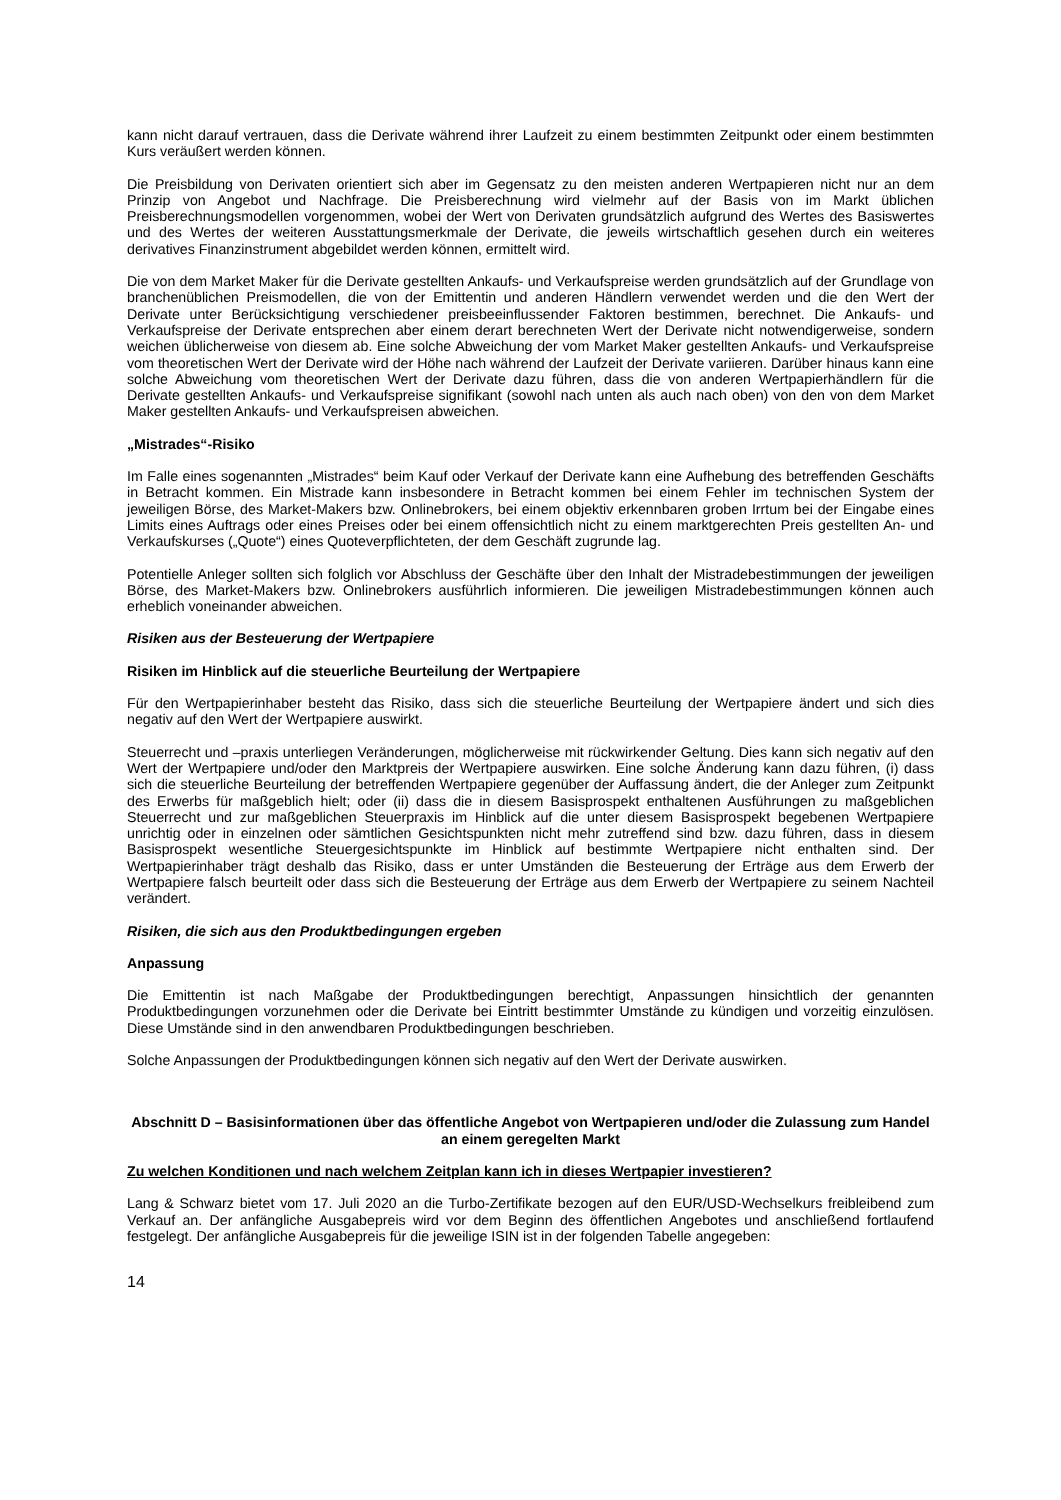kann nicht darauf vertrauen, dass die Derivate während ihrer Laufzeit zu einem bestimmten Zeitpunkt oder einem bestimmten Kurs veräußert werden können.
Die Preisbildung von Derivaten orientiert sich aber im Gegensatz zu den meisten anderen Wertpapieren nicht nur an dem Prinzip von Angebot und Nachfrage. Die Preisberechnung wird vielmehr auf der Basis von im Markt üblichen Preisberechnungsmodellen vorgenommen, wobei der Wert von Derivaten grundsätzlich aufgrund des Wertes des Basiswertes und des Wertes der weiteren Ausstattungsmerkmale der Derivate, die jeweils wirtschaftlich gesehen durch ein weiteres derivatives Finanzinstrument abgebildet werden können, ermittelt wird.
Die von dem Market Maker für die Derivate gestellten Ankaufs- und Verkaufspreise werden grundsätzlich auf der Grundlage von branchenüblichen Preismodellen, die von der Emittentin und anderen Händlern verwendet werden und die den Wert der Derivate unter Berücksichtigung verschiedener preisbeeinflussender Faktoren bestimmen, berechnet. Die Ankaufs- und Verkaufspreise der Derivate entsprechen aber einem derart berechneten Wert der Derivate nicht notwendigerweise, sondern weichen üblicherweise von diesem ab. Eine solche Abweichung der vom Market Maker gestellten Ankaufs- und Verkaufspreise vom theoretischen Wert der Derivate wird der Höhe nach während der Laufzeit der Derivate variieren. Darüber hinaus kann eine solche Abweichung vom theoretischen Wert der Derivate dazu führen, dass die von anderen Wertpapierhändlern für die Derivate gestellten Ankaufs- und Verkaufspreise signifikant (sowohl nach unten als auch nach oben) von den von dem Market Maker gestellten Ankaufs- und Verkaufspreisen abweichen.
„Mistrades“-Risiko
Im Falle eines sogenannten „Mistrades“ beim Kauf oder Verkauf der Derivate kann eine Aufhebung des betreffenden Geschäfts in Betracht kommen. Ein Mistrade kann insbesondere in Betracht kommen bei einem Fehler im technischen System der jeweiligen Börse, des Market-Makers bzw. Onlinebrokers, bei einem objektiv erkennbaren groben Irrtum bei der Eingabe eines Limits eines Auftrags oder eines Preises oder bei einem offensichtlich nicht zu einem marktgerechten Preis gestellten An- und Verkaufskurses („Quote“) eines Quoteverpflichteten, der dem Geschäft zugrunde lag.
Potentielle Anleger sollten sich folglich vor Abschluss der Geschäfte über den Inhalt der Mistradebestimmungen der jeweiligen Börse, des Market-Makers bzw. Onlinebrokers ausführlich informieren. Die jeweiligen Mistradebestimmungen können auch erheblich voneinander abweichen.
Risiken aus der Besteuerung der Wertpapiere
Risiken im Hinblick auf die steuerliche Beurteilung der Wertpapiere
Für den Wertpapierinhaber besteht das Risiko, dass sich die steuerliche Beurteilung der Wertpapiere ändert und sich dies negativ auf den Wert der Wertpapiere auswirkt.
Steuerrecht und –praxis unterliegen Veränderungen, möglicherweise mit rückwirkender Geltung. Dies kann sich negativ auf den Wert der Wertpapiere und/oder den Marktpreis der Wertpapiere auswirken. Eine solche Änderung kann dazu führen, (i) dass sich die steuerliche Beurteilung der betreffenden Wertpapiere gegenüber der Auffassung ändert, die der Anleger zum Zeitpunkt des Erwerbs für maßgeblich hielt; oder (ii) dass die in diesem Basisprospekt enthaltenen Ausführungen zu maßgeblichen Steuerrecht und zur maßgeblichen Steuerpraxis im Hinblick auf die unter diesem Basisprospekt begebenen Wertpapiere unrichtig oder in einzelnen oder sämtlichen Gesichtspunkten nicht mehr zutreffend sind bzw. dazu führen, dass in diesem Basisprospekt wesentliche Steuergesichtspunkte im Hinblick auf bestimmte Wertpapiere nicht enthalten sind. Der Wertpapierinhaber trägt deshalb das Risiko, dass er unter Umständen die Besteuerung der Erträge aus dem Erwerb der Wertpapiere falsch beurteilt oder dass sich die Besteuerung der Erträge aus dem Erwerb der Wertpapiere zu seinem Nachteil verändert.
Risiken, die sich aus den Produktbedingungen ergeben
Anpassung
Die Emittentin ist nach Maßgabe der Produktbedingungen berechtigt, Anpassungen hinsichtlich der genannten Produktbedingungen vorzunehmen oder die Derivate bei Eintritt bestimmter Umstände zu kündigen und vorzeitig einzulösen. Diese Umstände sind in den anwendbaren Produktbedingungen beschrieben.
Solche Anpassungen der Produktbedingungen können sich negativ auf den Wert der Derivate auswirken.
Abschnitt D – Basisinformationen über das öffentliche Angebot von Wertpapieren und/oder die Zulassung zum Handel an einem geregelten Markt
Zu welchen Konditionen und nach welchem Zeitplan kann ich in dieses Wertpapier investieren?
Lang & Schwarz bietet vom 17. Juli 2020 an die Turbo-Zertifikate bezogen auf den EUR/USD-Wechselkurs freibleibend zum Verkauf an. Der anfängliche Ausgabepreis wird vor dem Beginn des öffentlichen Angebotes und anschließend fortlaufend festgelegt. Der anfängliche Ausgabepreis für die jeweilige ISIN ist in der folgenden Tabelle angegeben:
14